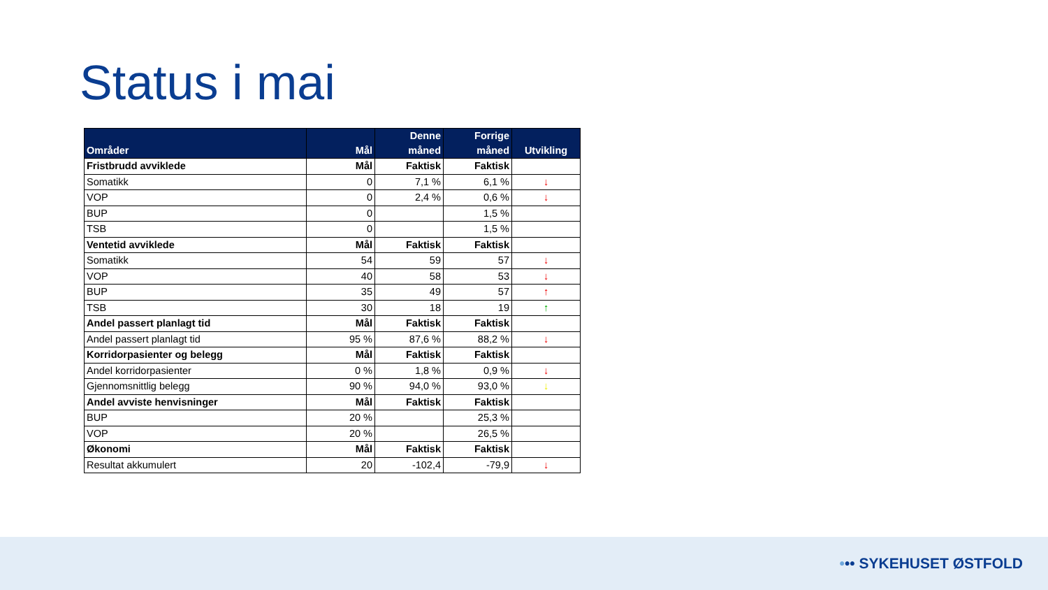Status i mai
| Områder | Mål | Denne måned | Forrige måned | Utvikling |
| --- | --- | --- | --- | --- |
| Fristbrudd avviklede | Mål | Faktisk | Faktisk | |
| Somatikk | 0 | 7,1 % | 6,1 % | ↓ |
| VOP | 0 | 2,4 % | 0,6 % | ↓ |
| BUP | 0 | | 1,5 % | |
| TSB | 0 | | 1,5 % | |
| Ventetid avviklede | Mål | Faktisk | Faktisk | |
| Somatikk | 54 | 59 | 57 | ↓ |
| VOP | 40 | 58 | 53 | ↓ |
| BUP | 35 | 49 | 57 | ↑ |
| TSB | 30 | 18 | 19 | ↑ |
| Andel passert planlagt tid | Mål | Faktisk | Faktisk | |
| Andel passert planlagt tid | 95 % | 87,6 % | 88,2 % | ↓ |
| Korridorpasienter og belegg | Mål | Faktisk | Faktisk | |
| Andel korridorpasienter | 0 % | 1,8 % | 0,9 % | ↓ |
| Gjennomsnittlig belegg | 90 % | 94,0 % | 93,0 % | ↓ |
| Andel avviste henvisninger | Mål | Faktisk | Faktisk | |
| BUP | 20 % | | 25,3 % | |
| VOP | 20 % | | 26,5 % | |
| Økonomi | Mål | Faktisk | Faktisk | |
| Resultat akkumulert | 20 | -102,4 | -79,9 | ↓ |
••• SYKEHUSET ØSTFOLD